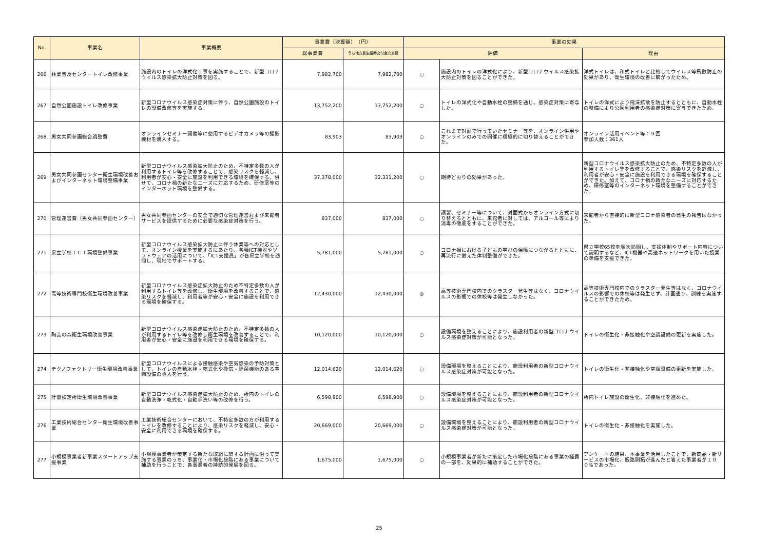| No. | 事業名 | 事業概要 | 事業費（決算額） （円） | | 事業の効果 | | |
| --- | --- | --- | --- | --- | --- | --- | --- |
| | | | 総事業費 | うち地方創生臨時交付金充当額 | 評価 | | 理由 |
| 266 | 林業普及センタートイレ改修事業 | 施設内のトイレの洋式化工事を実施することで、新型コロナウイルス感染拡大防止対策を図る。 | 7,982,700 | 7,982,700 | ○ | 施設内のトイレの洋式化により、新型コロナウイルス感染拡大防止対策を図ることができた。 | 洋式トイレは、和式トイレと比較してウイルス等飛散防止の効果があり、衛生環境の改善に繋がったため。 |
| 267 | 自然公園施設トイレ改修事業 | 新型コロナウイルス感染症対策に伴う、自然公園施設のトイレの設備改修等を実施する。 | 13,752,200 | 13,752,200 | ○ | トイレの洋式化や自動水栓の整備を通じ、感染症対策に寄与した。 | トイレの洋式により飛沫拡散を防止するとともに、自動水栓の整備により公園利用者の感染症対策に寄与できたため。 |
| 268 | 男女共同参画総合調整費 | オンラインセミナー開催等に使用するビデオカメラ等の撮影機材を購入する。 | 83,903 | 83,903 | ○ | これまで対面で行っていたセミナー等を、オンライン併用やオンラインのみでの開催に積極的に切り替えることができた。 | オンライン活用イベント等：９回 参加人数：361人 |
| 269 | 男女共同参画センター衛生環境改善およびインターネット環境整備事業 | 新型コロナウイルス感染拡大防止のため、不特定多数の人が利用するトイレ等を改修することで、感染リスクを軽減し、利用者が安心・安全に施設を利用できる環境を確保する。併せて、コロナ禍の新たなニーズに対応するため、研修室等のインターネット環境を整備する。 | 37,378,000 | 32,331,200 | ○ | 期待どおりの効果があった。 | 新型コロナウイルス感染拡大防止のため、不特定多数の人が利用するトイレ等を改修することで、感染リスクを軽減し、利用者が安心・安全に施設を利用できる環境を確保することができた。加えて、コロナ禍の新たなニーズに対応するため、研修室等のインターネット環境を整備することができた。 |
| 270 | 管理運営費（男女共同参画センター） | 男女共同参画センターの安全で適切な管理運営および来館者サービスを提供するために必要な感染症対策を行う。 | 837,000 | 837,000 | ○ | 講習、セミナー等について、対面式からオンライン方式に切り替えるとともに、来館者に対しては、アルコール等により消毒の徹底をすることができた。 | 来館者から直接的に新型コロナ感染者の発生の報告はなかった。 |
| 271 | 県立学校ＩＣＴ環境整備事業 | 新型コロナウイルス感染拡大防止に伴う休業等への対応として、オンライン授業を実施するにあたり、各種ICT機器やソフトウェアの活用について、「ICT支援員」が各県立学校を訪問し、現地でサポートする。 | 5,781,000 | 5,781,000 | ○ | コロナ禍における子どもの学びの保障につながるとともに、再流行に備えた体制整備ができた。 | 県立学校65校を順次訪問し、支援体制やサポート内容について説明するなど、ICT機器や高速ネットワークを用いた授業の準備を支援できた。 |
| 272 | 高等技術専門校衛生環境改善事業 | 新型コロナウイルス感染症拡大防止のため不特定多数の人が利用するトイレ等を改修し、衛生環境を改善することで、感染リスクを軽減し、利用者等が安心・安全に施設を利用できる環境を確保する。 | 12,430,000 | 12,430,000 | ◎ | 高等技術専門校内でのクラスター発生等はなく、コロナウイルスの影響での休校等は発生しなかった。 | 高等技術専門校内でのクラスター発生等はなく、コロナウイルスの影響での休校等は発生せず、計画通り、訓練を実施することができたため。 |
| 273 | 陶芸の森衛生環境改善事業 | 新型コロナウイルス感染症拡大防止のため、不特定多数の人が利用するトイレ等を改修し衛生環境を改善することで、利用者が安心・安全に施設を利用できる環境を確保する。 | 10,120,000 | 10,120,000 | ○ | 設備環境を整えることにより、施設利用者の新型コロナウイルス感染症対策が可能となった。 | トイレの衛生化・非接触化や空調設備の更新を実施した。 |
| 274 | テクノファクトリー衛生環境改善事業 | 新型コロナウイルスによる接触感染や空気感染の予防対策として、トイレの自動水栓・乾式化や換気・除菌機能のある空調設備の導入を行う。 | 12,014,620 | 12,014,620 | ○ | 設備環境を整えることにより、施設利用者の新型コロナウイルス感染症対策が可能となった。 | トイレの衛生化・非接触化や空調設備の更新を実施した。 |
| 275 | 計量検定所衛生環境改善事業 | 新型コロナウイルス感染症拡大防止のため、所内のトイレの自動洗浄・乾式化・自動手洗い等の改修を行う。 | 6,598,900 | 6,598,900 | ○ | 設備環境を整えることにより、施設利用者の新型コロナウイルス感染症対策が可能となった。 | 所内トイレ施設の衛生化、非接触化を進めた。 |
| 276 | 工業技術総合センター衛生環境改善事業 | 工業技術総合センターにおいて、不特定多数の方が利用するトイレを改修することにより、感染リスクを軽減し、安心・安全に利用できる環境を確保する。 | 20,669,000 | 20,669,000 | ○ | 設備環境を整えることにより、施設利用者の新型コロナウイルス感染症対策が可能となった。 | トイレの衛生化・非接触化を実施した。 |
| 277 | 小規模事業者新事業スタートアップ支援事業 | 小規模事業者が策定する新たな取組に関する計画に沿って実施する事業のうち、事業化・市場化段階にある事業について補助を行うことで、各事業者の持続的発展を図る。 | 1,675,000 | 1,675,000 | ○ | 小規模事業者が新たに策定した市場化段階にある事業の経費の一部を、効果的に補助することができた。 | アンケートの結果、本事業を活用したことで、新商品・新サービスの市場化、販路開拓が進んだと答えた事業者が１００%であった。 |
25